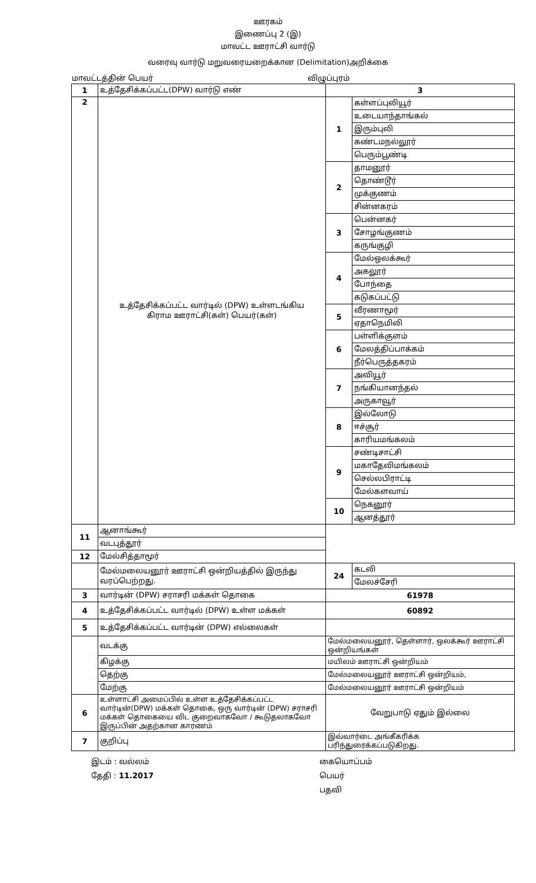ஊரகம்
இணைப்பு 2 (இ)
மாவட்ட ஊராட்சி வார்டு
வரைவு வார்டு மறுவரையறைக்கான (Delimitation)அறிக்கை
மாவட்டத்தின் பெயர் விழுப்புரம்
| 1 | உத்தேசிக்கப்பட்ட(DPW) வார்டு எண் | 3 | |
| 2 | உத்தேசிக்கப்பட்ட வார்டில் (DPW) உள்ளடங்கிய கிராம ஊராட்சி(கள்) பெயர்(கள்) | 1 | கள்ளப்புலியூர் |
| | | | உடையாந்தாங்கல் |
| | | | இரும்புலி |
| | | | கண்டமநல்லூர் |
| | | | பெரும்பூண்டி |
| | | 2 | தாமனூர் |
| | | | தொண்டூர் |
| | | | முக்குணம் |
| | | | சின்னகரம் |
| | | 3 | பென்னகர் |
| | | | சோழங்குணம் |
| | | | கருங்குழி |
| | | 4 | மேல்ஒலக்கூர் |
| | | | அகலூர் |
| | | | போந்தை |
| | | | கடுகப்பட்டு |
| | | 5 | வீரணாமூர் |
| | | | ஏதாநெமிலி |
| | | 6 | பள்ளிக்குளம் |
| | | | மேலத்திப்பாக்கம் |
| | | | நீர்பெருத்தகரம் |
| | | 7 | அவியூர் |
| | | | நங்கியானந்தல் |
| | | | அருகாவூர் |
| | | 8 | இல்லோடு |
| | | | ஈச்சூர் |
| | | | காரியமங்கலம் |
| | | 9 | சண்டிசாட்சி |
| | | | மகாதேவிமங்கலம் |
| | | | செல்லபிராட்டி |
| | | | மேல்களவாய் |
| | | 10 | நெகனூர் |
| | | | ஆனத்தூர் |
| 11 | ஆனாங்கூர் | | |
| | வடபுத்தூர் | | |
| 12 | மேல்சித்தாமூர் | | |
| | மேல்மலையனூர் ஊராட்சி ஒன்றியத்தில் இருந்து வரப்பெற்றது. | 24 | கடலி |
| | | | மேலச்சேரி |
| 3 | வார்டின் (DPW) சராசரி மக்கள் தொகை | 61978 | |
| 4 | உத்தேசிக்கப்பட்ட வார்டில் (DPW) உள்ள மக்கள் | 60892 | |
| 5 | உத்தேசிக்கப்பட்ட வார்டின் (DPW) எல்லைகள் | | |
| | வடக்கு | மேல்மலையனூர், தெள்ளார், ஒலக்கூர் ஊராட்சி ஒன்றியங்கள் | |
| | கிழக்கு | மயிலம் ஊராட்சி ஒன்றியம் | |
| | தெற்கு | மேல்மலையனூர் ஊராட்சி ஒன்றியம், | |
| | மேற்கு | மேல்மலையனூர் ஊராட்சி ஒன்றியம் | |
| 6 | உள்ளாட்சி அமைப்பில் உள்ள உத்தேசிக்கப்பட்ட வார்டின்(DPW) மக்கள் தொகை, ஒரு வார்டின் (DPW) சராசரி மக்கள் தொகையை விட குறைவாகவோ / கூடுதலாகவோ இருப்பின் அதற்கான காரணம் | வேறுபாடு ஏதும் இல்லை | |
| 7 | குறிப்பு | இவ்வார்டை அங்கீகரிக்க பரிந்துரைக்கப்படுகிறது. | |
இடம் : வல்லம்
தேதி : 11.2017
கையொப்பம்
பெயர்
பதவி